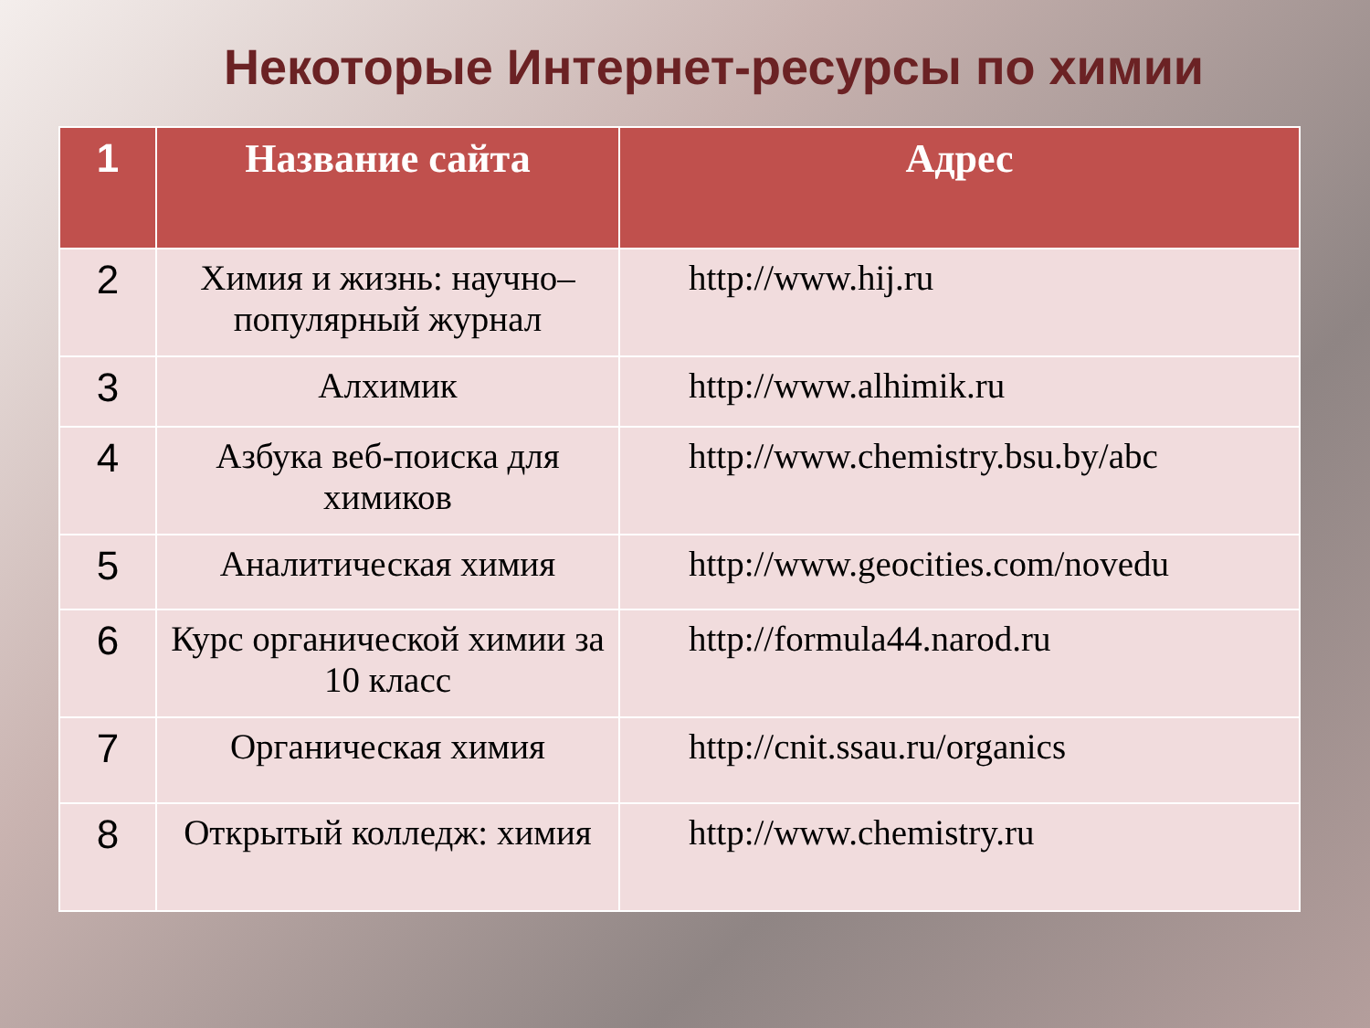Некоторые Интернет-ресурсы по химии
| 1 | Название сайта | Адрес |
| --- | --- | --- |
| 2 | Химия и жизнь: научно–популярный журнал | http://www.hij.ru |
| 3 | Алхимик | http://www.alhimik.ru |
| 4 | Азбука веб-поиска для химиков | http://www.chemistry.bsu.by/abc |
| 5 | Аналитическая химия | http://www.geocities.com/novedu |
| 6 | Курс органической химии за 10 класс | http://formula44.narod.ru |
| 7 | Органическая химия | http://cnit.ssau.ru/organics |
| 8 | Открытый колледж: химия | http://www.chemistry.ru |